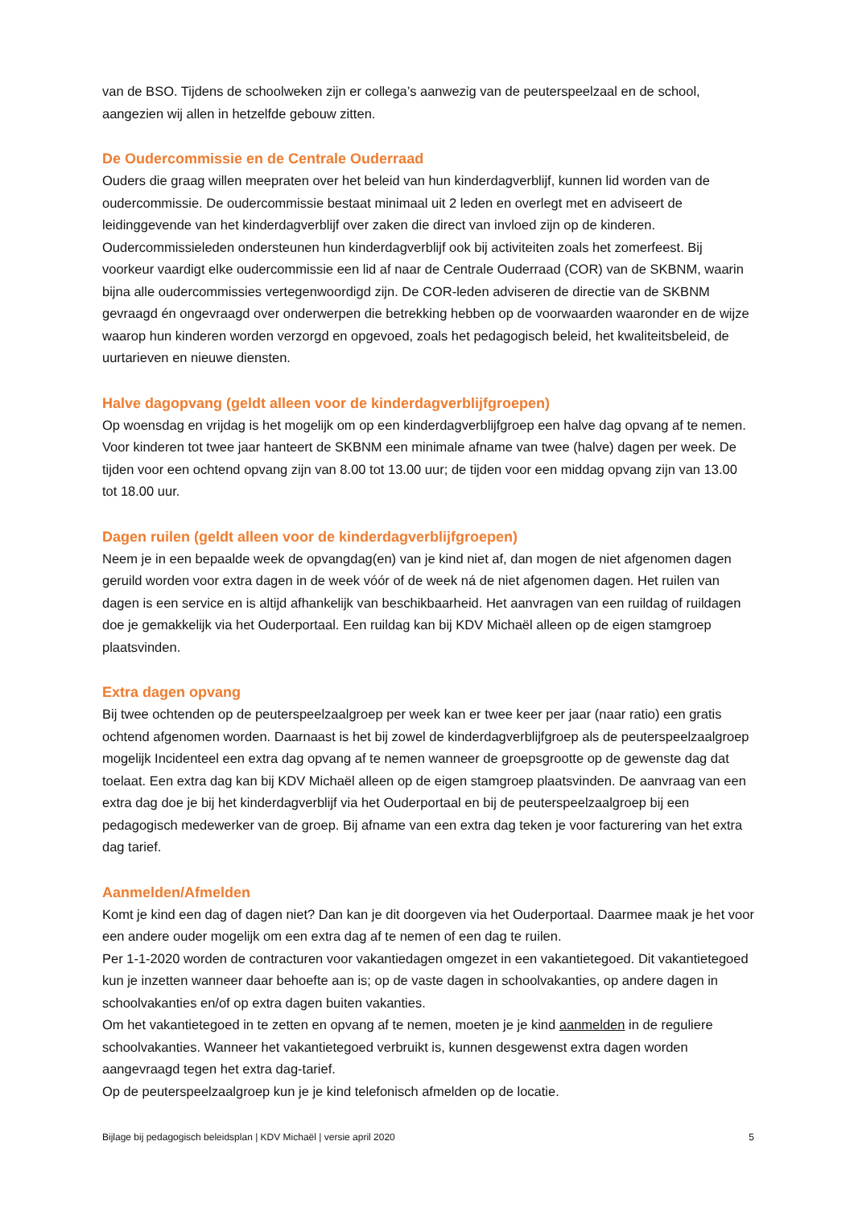van de BSO. Tijdens de schoolweken zijn er collega’s aanwezig van de peuterspeelzaal en de school, aangezien wij allen in hetzelfde gebouw zitten.
De Oudercommissie en de Centrale Ouderraad
Ouders die graag willen meepraten over het beleid van hun kinderdagverblijf, kunnen lid worden van de oudercommissie. De oudercommissie bestaat minimaal uit 2 leden en overlegt met en adviseert de leidinggevende van het kinderdagverblijf over zaken die direct van invloed zijn op de kinderen. Oudercommissieleden ondersteunen hun kinderdagverblijf ook bij activiteiten zoals het zomerfeest. Bij voorkeur vaardigt elke oudercommissie een lid af naar de Centrale Ouderraad (COR) van de SKBNM, waarin bijna alle oudercommissies vertegenwoordigd zijn. De COR-leden adviseren de directie van de SKBNM gevraagd én ongevraagd over onderwerpen die betrekking hebben op de voorwaarden waaronder en de wijze waarop hun kinderen worden verzorgd en opgevoed, zoals het pedagogisch beleid, het kwaliteitsbeleid, de uurtarieven en nieuwe diensten.
Halve dagopvang (geldt alleen voor de kinderdagverblijfgroepen)
Op woensdag en vrijdag is het mogelijk om op een kinderdagverblijfgroep een halve dag opvang af te nemen. Voor kinderen tot twee jaar hanteert de SKBNM een minimale afname van twee (halve) dagen per week. De tijden voor een ochtend opvang zijn van 8.00 tot 13.00 uur; de tijden voor een middag opvang zijn van 13.00 tot 18.00 uur.
Dagen ruilen (geldt alleen voor de kinderdagverblijfgroepen)
Neem je in een bepaalde week de opvangdag(en) van je kind niet af, dan mogen de niet afgenomen dagen geruild worden voor extra dagen in de week vóór of de week ná de niet afgenomen dagen. Het ruilen van dagen is een service en is altijd afhankelijk van beschikbaarheid. Het aanvragen van een ruildag of ruildagen doe je gemakkelijk via het Ouderportaal. Een ruildag kan bij KDV Michaël alleen op de eigen stamgroep plaatsvinden.
Extra dagen opvang
Bij twee ochtenden op de peuterspeelzaalgroep per week kan er twee keer per jaar (naar ratio) een gratis ochtend afgenomen worden. Daarnaast is het bij zowel de kinderdagverblijfgroep als de peuterspeelzaalgroep mogelijk Incidenteel een extra dag opvang af te nemen wanneer de groepsgrootte op de gewenste dag dat toelaat. Een extra dag kan bij KDV Michaël alleen op de eigen stamgroep plaatsvinden. De aanvraag van een extra dag doe je bij het kinderdagverblijf via het Ouderportaal en bij de peuterspeelzaalgroep bij een pedagogisch medewerker van de groep. Bij afname van een extra dag teken je voor facturering van het extra dag tarief.
Aanmelden/Afmelden
Komt je kind een dag of dagen niet? Dan kan je dit doorgeven via het Ouderportaal. Daarmee maak je het voor een andere ouder mogelijk om een extra dag af te nemen of een dag te ruilen.
Per 1-1-2020 worden de contracturen voor vakantiedagen omgezet in een vakantietegoed. Dit vakantietegoed kun je inzetten wanneer daar behoefte aan is; op de vaste dagen in schoolvakanties, op andere dagen in schoolvakanties en/of op extra dagen buiten vakanties.
Om het vakantietegoed in te zetten en opvang af te nemen, moeten je je kind aanmelden in de reguliere schoolvakanties. Wanneer het vakantietegoed verbruikt is, kunnen desgewenst extra dagen worden aangevraagd tegen het extra dag-tarief.
Op de peuterspeelzaalgroep kun je je kind telefonisch afmelden op de locatie.
Bijlage bij pedagogisch beleidsplan | KDV Michaël | versie april 2020 5